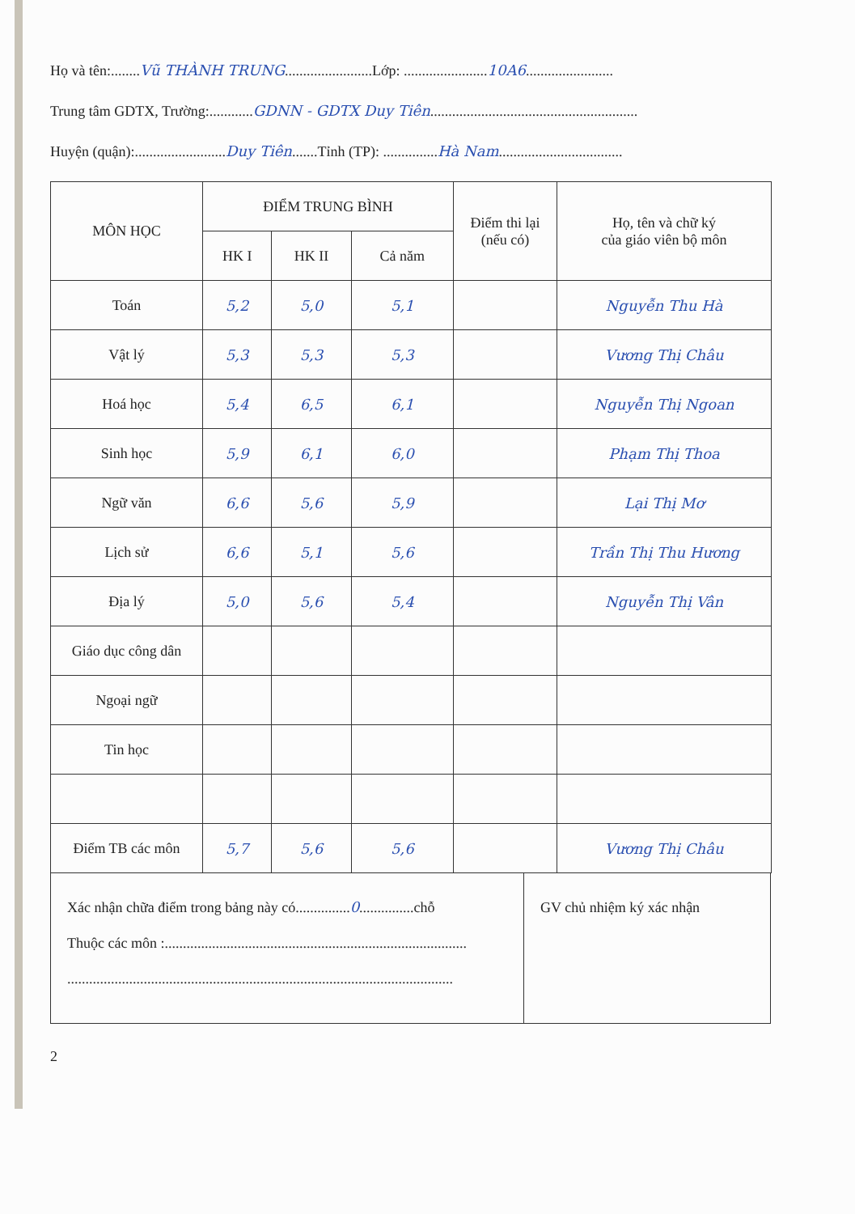Họ và tên:........Vũ THÀNH TRUNG........................Lớp: .......................10A6........................
Trung tâm GDTX, Trường:............GDNN - GDTX Duy Tiên.........................................................
Huyện (quận):.........................Duy Tiên.......Tỉnh (TP): ...............Hà Nam..................................
| MÔN HỌC | ĐIỂM TRUNG BÌNH | | | Điểm thi lại (nếu có) | Họ, tên và chữ ký của giáo viên bộ môn |
| --- | --- | --- | --- | --- | --- |
| | HK I | HK II | Cả năm | | |
| Toán | 5,2 | 5,0 | 5,1 | | Nguyễn Thu Hà |
| Vật lý | 5,3 | 5,3 | 5,3 | | Vương Thị Châu |
| Hoá học | 5,4 | 6,5 | 6,1 | | Nguyễn Thị Ngoan |
| Sinh học | 5,9 | 6,1 | 6,0 | | Phạm Thị Thoa |
| Ngữ văn | 6,6 | 5,6 | 5,9 | | Lại Thị Mơ |
| Lịch sử | 6,6 | 5,1 | 5,6 | | Trần Thị Thu Hương |
| Địa lý | 5,0 | 5,6 | 5,4 | | Nguyễn Thị Vân |
| Giáo dục công dân | | | | | |
| Ngoại ngữ | | | | | |
| Tin học | | | | | |
| Điểm TB các môn | 5,7 | 5,6 | 5,6 | | Vương Thị Châu |
Xác nhận chữa điểm trong bảng này có...............0...............chỗ
Thuộc các môn :...................................................................................
..........................................................................................................
GV chủ nhiệm ký xác nhận
2